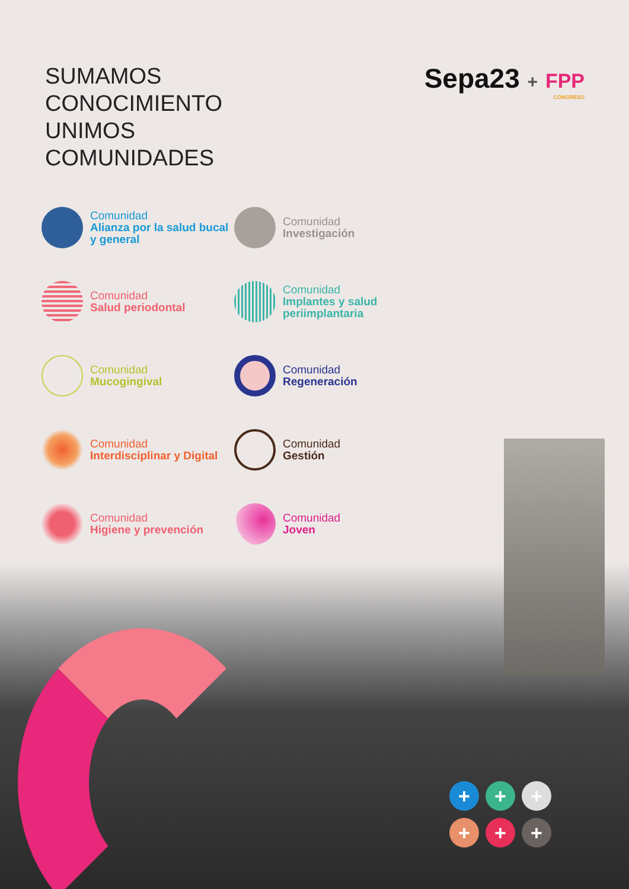SUMAMOS
CONOCIMIENTO
UNIMOS
COMUNIDADES
Sepa23 + FPP
CONGRESO
Comunidad
Alianza por la salud bucal y general
Comunidad
Investigación
Comunidad
Salud periodontal
Comunidad
Implantes y salud periimplantaria
Comunidad
Mucogingival
Comunidad
Regeneración
Comunidad
Interdisciplinar y Digital
Comunidad
Gestión
Comunidad
Higiene y prevención
Comunidad
Joven
+
+
+
+
+
+